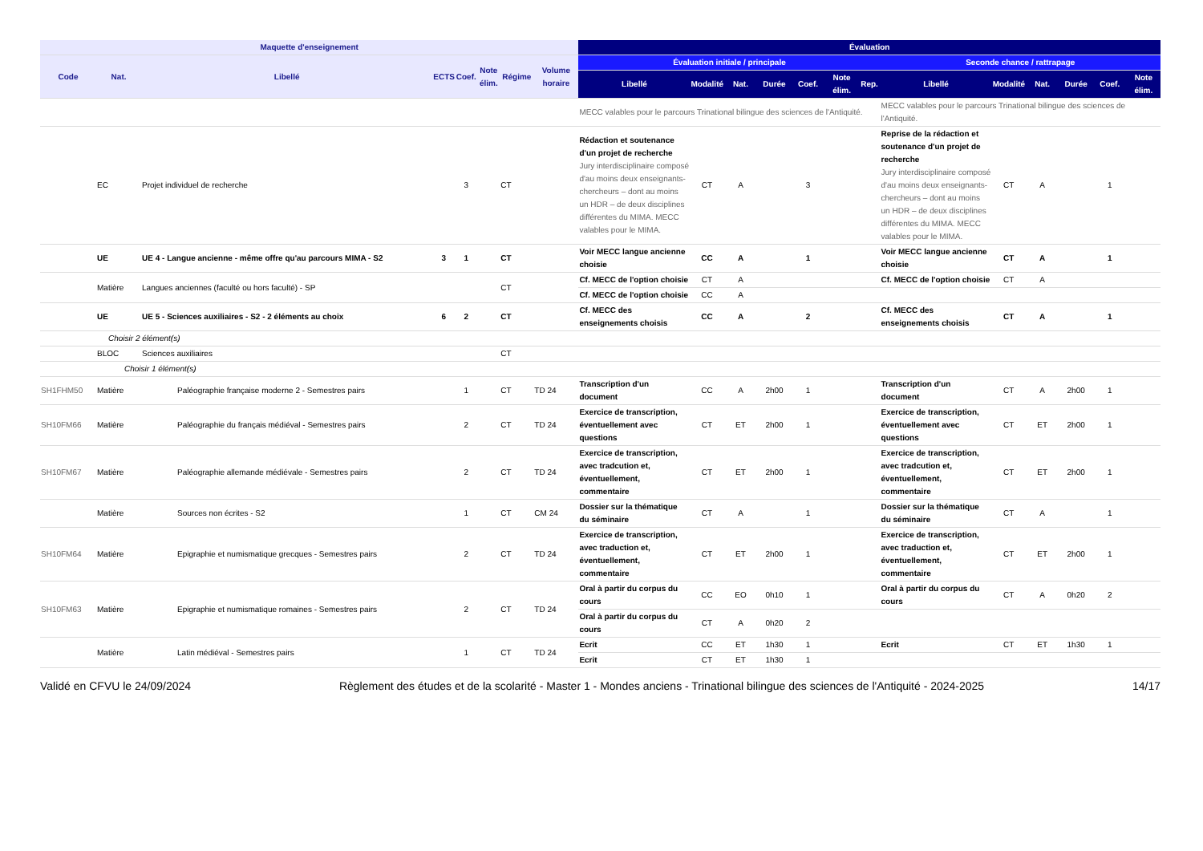| Maquette d'enseignement | | | | | | | | Évaluation | | | | | | | | | | | | |
| --- | --- | --- | --- | --- | --- | --- | --- | --- | --- | --- | --- | --- | --- | --- | --- | --- | --- | --- | --- | --- |
| Code | Nat. | Libellé | ECTS | Coef. | Note élim. | Régime | Volume horaire | Évaluation initiale / principale | | | | | | | Seconde chance / rattrapage | | | | | |
| | | | | | | | | Libellé | Modalité | Nat. | Durée | Coef. | Note élim. | Rep. | Libellé | Modalité | Nat. | Durée | Coef. | Note élim. |
| | | | | | | | | MECC valables pour le parcours Trinational bilingue des sciences de l'Antiquité. | | | | | | | MECC valables pour le parcours Trinational bilingue des sciences de l'Antiquité. | | | | | |
| | EC | Projet individuel de recherche | | 3 | | CT | | Rédaction et soutenance d'un projet de recherche Jury interdisciplinaire composé d'au moins deux enseignants-chercheurs – dont au moins un HDR – de deux disciplines différentes du MIMA. MECC valables pour le MIMA. | CT | A | | 3 | | | Reprise de la rédaction et soutenance d'un projet de recherche Jury interdisciplinaire composé d'au moins deux enseignants-chercheurs – dont au moins un HDR – de deux disciplines différentes du MIMA. MECC valables pour le MIMA. | CT | A | | 1 | |
| | UE | UE 4 - Langue ancienne - même offre qu'au parcours MIMA - S2 | 3 | 1 | | CT | | Voir MECC langue ancienne choisie | CC | A | | 1 | | | Voir MECC langue ancienne choisie | CT | A | | 1 | |
| | Matière | Langues anciennes (faculté ou hors faculté) - SP | | | | CT | | Cf. MECC de l'option choisie | CT | A | | | | | Cf. MECC de l'option choisie | CT | A | | | |
| | | | | | | | | Cf. MECC de l'option choisie | CC | A | | | | | | | | | | |
| | UE | UE 5 - Sciences auxiliaires - S2 - 2 éléments au choix | 6 | 2 | | CT | | Cf. MECC des enseignements choisis | CC | A | | 2 | | | Cf. MECC des enseignements choisis | CT | A | | 1 | |
| Choisir 2 élément(s) | | | | | | | | | | | | | | | | | | | | |
| | BLOC | Sciences auxiliaires | | | | CT | | | | | | | | | | | | | | |
| Choisir 1 élément(s) | | | | | | | | | | | | | | | | | | | | |
| SH1FHM50 | Matière | Paléographie française moderne 2 - Semestres pairs | | 1 | | CT | TD 24 | Transcription d'un document | CC | A | 2h00 | 1 | | | Transcription d'un document | CT | A | 2h00 | 1 | |
| SH10FM66 | Matière | Paléographie du français médiéval - Semestres pairs | | 2 | | CT | TD 24 | Exercice de transcription, éventuellement avec questions | CT | ET | 2h00 | 1 | | | Exercice de transcription, éventuellement avec questions | CT | ET | 2h00 | 1 | |
| SH10FM67 | Matière | Paléographie allemande médiévale - Semestres pairs | | 2 | | CT | TD 24 | Exercice de transcription, avec tradcution et, éventuellement, commentaire | CT | ET | 2h00 | 1 | | | Exercice de transcription, avec tradcution et, éventuellement, commentaire | CT | ET | 2h00 | 1 | |
| | Matière | Sources non écrites - S2 | | 1 | | CT | CM 24 | Dossier sur la thématique du séminaire | CT | A | | 1 | | | Dossier sur la thématique du séminaire | CT | A | | 1 | |
| SH10FM64 | Matière | Epigraphie et numismatique grecques - Semestres pairs | | 2 | | CT | TD 24 | Exercice de transcription, avec traduction et, éventuellement, commentaire | CT | ET | 2h00 | 1 | | | Exercice de transcription, avec traduction et, éventuellement, commentaire | CT | ET | 2h00 | 1 | |
| SH10FM63 | Matière | Epigraphie et numismatique romaines - Semestres pairs | | 2 | | CT | TD 24 | Oral à partir du corpus du cours | CC | EO | 0h10 | 1 | | | Oral à partir du corpus du cours | CT | A | 0h20 | 2 | |
| | | | | | | | | Oral à partir du corpus du cours | CT | A | 0h20 | 2 | | | | | | | | |
| | Matière | Latin médiéval - Semestres pairs | | 1 | | CT | TD 24 | Ecrit | CC | ET | 1h30 | 1 | | | Ecrit | CT | ET | 1h30 | 1 | |
| | | | | | | | | Ecrit | CT | ET | 1h30 | 1 | | | | | | | | |
Validé en CFVU le 24/09/2024 Règlement des études et de la scolarité - Master 1 - Mondes anciens - Trinational bilingue des sciences de l'Antiquité - 2024-2025 14/17